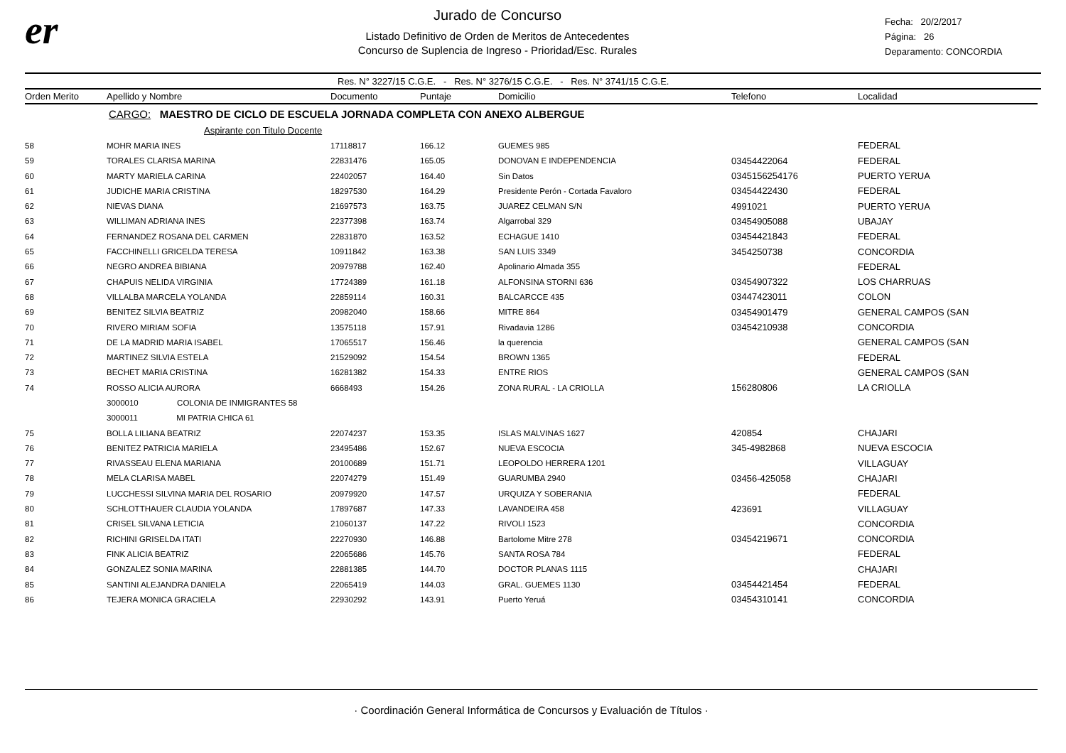er
Jurado de Concurso
Listado Definitivo de Orden de Meritos de Antecedentes
Concurso de Suplencia de Ingreso - Prioridad/Esc. Rurales
Fecha: 20/2/2017
Página: 26
Deparamento: CONCORDIA
Res. N° 3227/15 C.G.E. - Res. N° 3276/15 C.G.E. - Res. N° 3741/15 C.G.E.
| Orden Merito | Apellido y Nombre | Documento | Puntaje | Domicilio | Telefono | Localidad |
| --- | --- | --- | --- | --- | --- | --- |
| | CARGO: MAESTRO DE CICLO DE ESCUELA JORNADA COMPLETA CON ANEXO ALBERGUE | | | | | |
| | Aspirante con Titulo Docente | | | | | |
| 58 | MOHR MARIA INES | 17118817 | 166.12 | GUEMES 985 | | FEDERAL |
| 59 | TORALES CLARISA MARINA | 22831476 | 165.05 | DONOVAN E INDEPENDENCIA | 03454422064 | FEDERAL |
| 60 | MARTY MARIELA CARINA | 22402057 | 164.40 | Sin Datos | 0345156254176 | PUERTO YERUA |
| 61 | JUDICHE MARIA CRISTINA | 18297530 | 164.29 | Presidente Perón - Cortada Favaloro | 03454422430 | FEDERAL |
| 62 | NIEVAS DIANA | 21697573 | 163.75 | JUAREZ CELMAN S/N | 4991021 | PUERTO YERUA |
| 63 | WILLIMAN ADRIANA INES | 22377398 | 163.74 | Algarrobal 329 | 03454905088 | UBAJAY |
| 64 | FERNANDEZ ROSANA DEL CARMEN | 22831870 | 163.52 | ECHAGUE 1410 | 03454421843 | FEDERAL |
| 65 | FACCHINELLI GRICELDA TERESA | 10911842 | 163.38 | SAN LUIS 3349 | 3454250738 | CONCORDIA |
| 66 | NEGRO ANDREA BIBIANA | 20979788 | 162.40 | Apolinario Almada 355 | | FEDERAL |
| 67 | CHAPUIS NELIDA VIRGINIA | 17724389 | 161.18 | ALFONSINA STORNI 636 | 03454907322 | LOS CHARRUAS |
| 68 | VILLALBA MARCELA YOLANDA | 22859114 | 160.31 | BALCARCCE 435 | 03447423011 | COLON |
| 69 | BENITEZ SILVIA BEATRIZ | 20982040 | 158.66 | MITRE 864 | 03454901479 | GENERAL CAMPOS (SAN |
| 70 | RIVERO MIRIAM SOFIA | 13575118 | 157.91 | Rivadavia 1286 | 03454210938 | CONCORDIA |
| 71 | DE LA MADRID MARIA ISABEL | 17065517 | 156.46 | la querencia | | GENERAL CAMPOS (SAN |
| 72 | MARTINEZ SILVIA ESTELA | 21529092 | 154.54 | BROWN 1365 | | FEDERAL |
| 73 | BECHET MARIA CRISTINA | 16281382 | 154.33 | ENTRE RIOS | | GENERAL CAMPOS (SAN |
| 74 | ROSSO ALICIA AURORA | 6668493 | 154.26 | ZONA RURAL - LA CRIOLLA | 156280806 | LA CRIOLLA |
| | 3000010 COLONIA DE INMIGRANTES 58 | | | | | |
| | 3000011 MI PATRIA CHICA 61 | | | | | |
| 75 | BOLLA LILIANA BEATRIZ | 22074237 | 153.35 | ISLAS MALVINAS 1627 | 420854 | CHAJARI |
| 76 | BENITEZ PATRICIA MARIELA | 23495486 | 152.67 | NUEVA ESCOCIA | 345-4982868 | NUEVA ESCOCIA |
| 77 | RIVASSEAU ELENA MARIANA | 20100689 | 151.71 | LEOPOLDO HERRERA 1201 | | VILLAGUAY |
| 78 | MELA CLARISA MABEL | 22074279 | 151.49 | GUARUMBA 2940 | 03456-425058 | CHAJARI |
| 79 | LUCCHESSI SILVINA MARIA DEL ROSARIO | 20979920 | 147.57 | URQUIZA Y SOBERANIA | | FEDERAL |
| 80 | SCHLOTTHAUER CLAUDIA YOLANDA | 17897687 | 147.33 | LAVANDEIRA 458 | 423691 | VILLAGUAY |
| 81 | CRISEL SILVANA LETICIA | 21060137 | 147.22 | RIVOLI 1523 | | CONCORDIA |
| 82 | RICHINI GRISELDA ITATI | 22270930 | 146.88 | Bartolome Mitre 278 | 03454219671 | CONCORDIA |
| 83 | FINK ALICIA BEATRIZ | 22065686 | 145.76 | SANTA ROSA 784 | | FEDERAL |
| 84 | GONZALEZ SONIA MARINA | 22881385 | 144.70 | DOCTOR PLANAS 1115 | | CHAJARI |
| 85 | SANTINI ALEJANDRA DANIELA | 22065419 | 144.03 | GRAL. GUEMES 1130 | 03454421454 | FEDERAL |
| 86 | TEJERA MONICA GRACIELA | 22930292 | 143.91 | Puerto Yeruá | 03454310141 | CONCORDIA |
· Coordinación General Informática de Concursos y Evaluación de Títulos ·